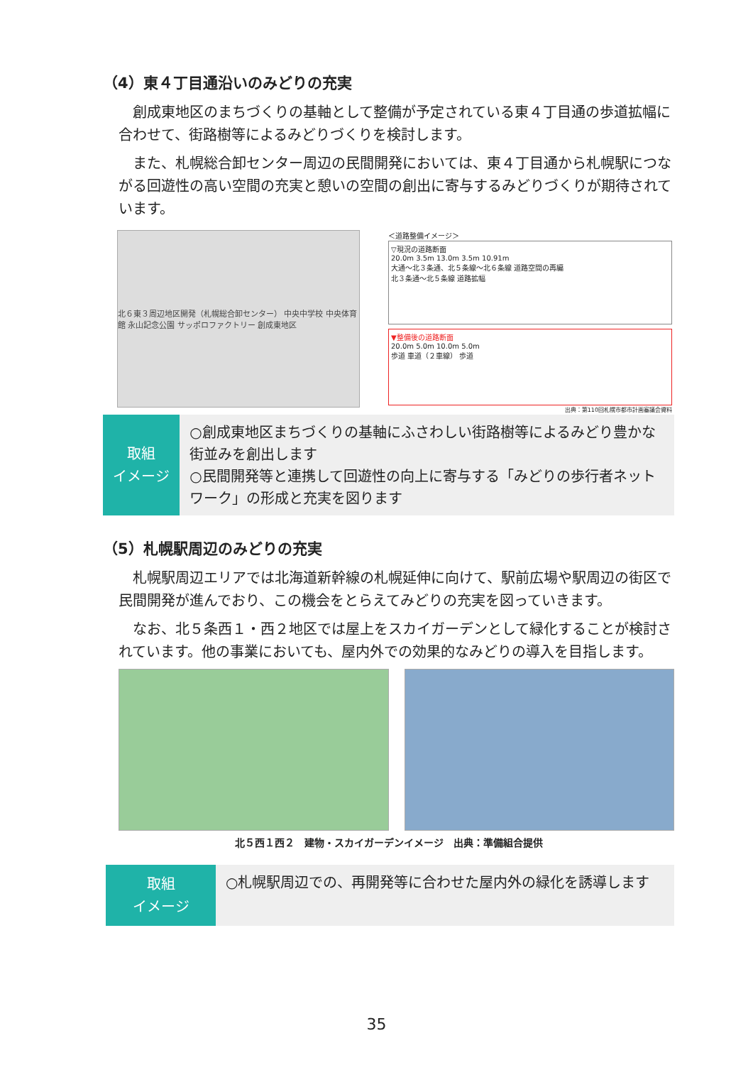（4）東４丁目通沿いのみどりの充実
創成東地区のまちづくりの基軸として整備が予定されている東４丁目通の歩道拡幅に合わせて、街路樹等によるみどりづくりを検討します。
また、札幌総合卸センター周辺の民間開発においては、東４丁目通から札幌駅につながる回遊性の高い空間の充実と憩いの空間の創出に寄与するみどりづくりが期待されています。
北６東３周辺地区開発（札幌総合卸センター） 中央中学校 中央体育館 永山記念公園 サッポロファクトリー 創成東地区
＜道路整備イメージ＞
▽現況の道路断面
20.0m 3.5m 13.0m 3.5m 10.91m
大通～北３条通、北５条線～北６条線 道路空間の再編
北３条通～北５条線 道路拡幅
▼整備後の道路断面
20.0m 5.0m 10.0m 5.0m
歩道 車道（２車線） 歩道
出典：第110回札幌市都市計画審議会資料
取組
イメージ
○創成東地区まちづくりの基軸にふさわしい街路樹等によるみどり豊かな街並みを創出します
○民間開発等と連携して回遊性の向上に寄与する「みどりの歩行者ネットワーク」の形成と充実を図ります
（5）札幌駅周辺のみどりの充実
札幌駅周辺エリアでは北海道新幹線の札幌延伸に向けて、駅前広場や駅周辺の街区で民間開発が進んでおり、この機会をとらえてみどりの充実を図っていきます。
なお、北５条西１・西２地区では屋上をスカイガーデンとして緑化することが検討されています。他の事業においても、屋内外での効果的なみどりの導入を目指します。
北５西１西２　建物・スカイガーデンイメージ　出典：準備組合提供
取組
イメージ
○札幌駅周辺での、再開発等に合わせた屋内外の緑化を誘導します
35